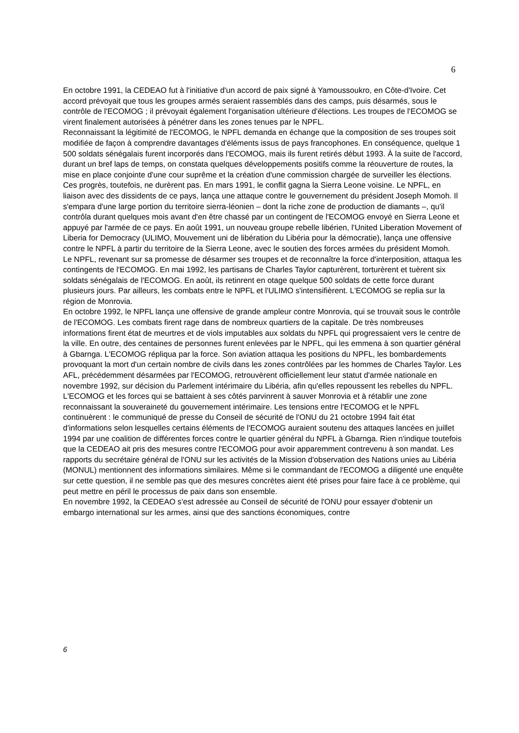6
En octobre 1991, la CEDEAO fut à l'initiative d'un accord de paix signé à Yamoussoukro, en Côte-d'Ivoire. Cet accord prévoyait que tous les groupes armés seraient rassemblés dans des camps, puis désarmés, sous le contrôle de l'ECOMOG ; il prévoyait également l'organisation ultérieure d'élections. Les troupes de l'ECOMOG se virent finalement autorisées à pénétrer dans les zones tenues par le NPFL.
Reconnaissant la légitimité de l'ECOMOG, le NPFL demanda en échange que la composition de ses troupes soit modifiée de façon à comprendre davantages d'éléments issus de pays francophones. En conséquence, quelque 1 500 soldats sénégalais furent incorporés dans l'ECOMOG, mais ils furent retirés début 1993. À la suite de l'accord, durant un bref laps de temps, on constata quelques développements positifs comme la réouverture de routes, la mise en place conjointe d'une cour suprême et la création d'une commission chargée de surveiller les élections.
Ces progrès, toutefois, ne durèrent pas. En mars 1991, le conflit gagna la Sierra Leone voisine. Le NPFL, en liaison avec des dissidents de ce pays, lança une attaque contre le gouvernement du président Joseph Momoh. Il s'empara d'une large portion du territoire sierra-léonien – dont la riche zone de production de diamants –, qu'il contrôla durant quelques mois avant d'en être chassé par un contingent de l'ECOMOG envoyé en Sierra Leone et appuyé par l'armée de ce pays. En août 1991, un nouveau groupe rebelle libérien, l'United Liberation Movement of Liberia for Democracy (ULIMO, Mouvement uni de libération du Libéria pour la démocratie), lança une offensive contre le NPFL à partir du territoire de la Sierra Leone, avec le soutien des forces armées du président Momoh.
Le NPFL, revenant sur sa promesse de désarmer ses troupes et de reconnaître la force d'interposition, attaqua les contingents de l'ECOMOG. En mai 1992, les partisans de Charles Taylor capturèrent, torturèrent et tuèrent six soldats sénégalais de l'ECOMOG. En août, ils retinrent en otage quelque 500 soldats de cette force durant plusieurs jours. Par ailleurs, les combats entre le NPFL et l'ULIMO s'intensifièrent. L'ECOMOG se replia sur la région de Monrovia.
En octobre 1992, le NPFL lança une offensive de grande ampleur contre Monrovia, qui se trouvait sous le contrôle de l'ECOMOG. Les combats firent rage dans de nombreux quartiers de la capitale. De très nombreuses informations firent état de meurtres et de viols imputables aux soldats du NPFL qui progressaient vers le centre de la ville. En outre, des centaines de personnes furent enlevées par le NPFL, qui les emmena à son quartier général à Gbarnga. L'ECOMOG répliqua par la force. Son aviation attaqua les positions du NPFL, les bombardements provoquant la mort d'un certain nombre de civils dans les zones contrôlées par les hommes de Charles Taylor. Les AFL, précédemment désarmées par l'ECOMOG, retrouvèrent officiellement leur statut d'armée nationale en novembre 1992, sur décision du Parlement intérimaire du Libéria, afin qu'elles repoussent les rebelles du NPFL. L'ECOMOG et les forces qui se battaient à ses côtés parvinrent à sauver Monrovia et à rétablir une zone reconnaissant la souveraineté du gouvernement intérimaire. Les tensions entre l'ECOMOG et le NPFL continuèrent : le communiqué de presse du Conseil de sécurité de l'ONU du 21 octobre 1994 fait état d'informations selon lesquelles certains éléments de l'ECOMOG auraient soutenu des attaques lancées en juillet 1994 par une coalition de différentes forces contre le quartier général du NPFL à Gbarnga. Rien n'indique toutefois que la CEDEAO ait pris des mesures contre l'ECOMOG pour avoir apparemment contrevenu à son mandat. Les rapports du secrétaire général de l'ONU sur les activités de la Mission d'observation des Nations unies au Libéria (MONUL) mentionnent des informations similaires. Même si le commandant de l'ECOMOG a diligenté une enquête sur cette question, il ne semble pas que des mesures concrètes aient été prises pour faire face à ce problème, qui peut mettre en péril le processus de paix dans son ensemble.
En novembre 1992, la CEDEAO s'est adressée au Conseil de sécurité de l'ONU pour essayer d'obtenir un embargo international sur les armes, ainsi que des sanctions économiques, contre
6